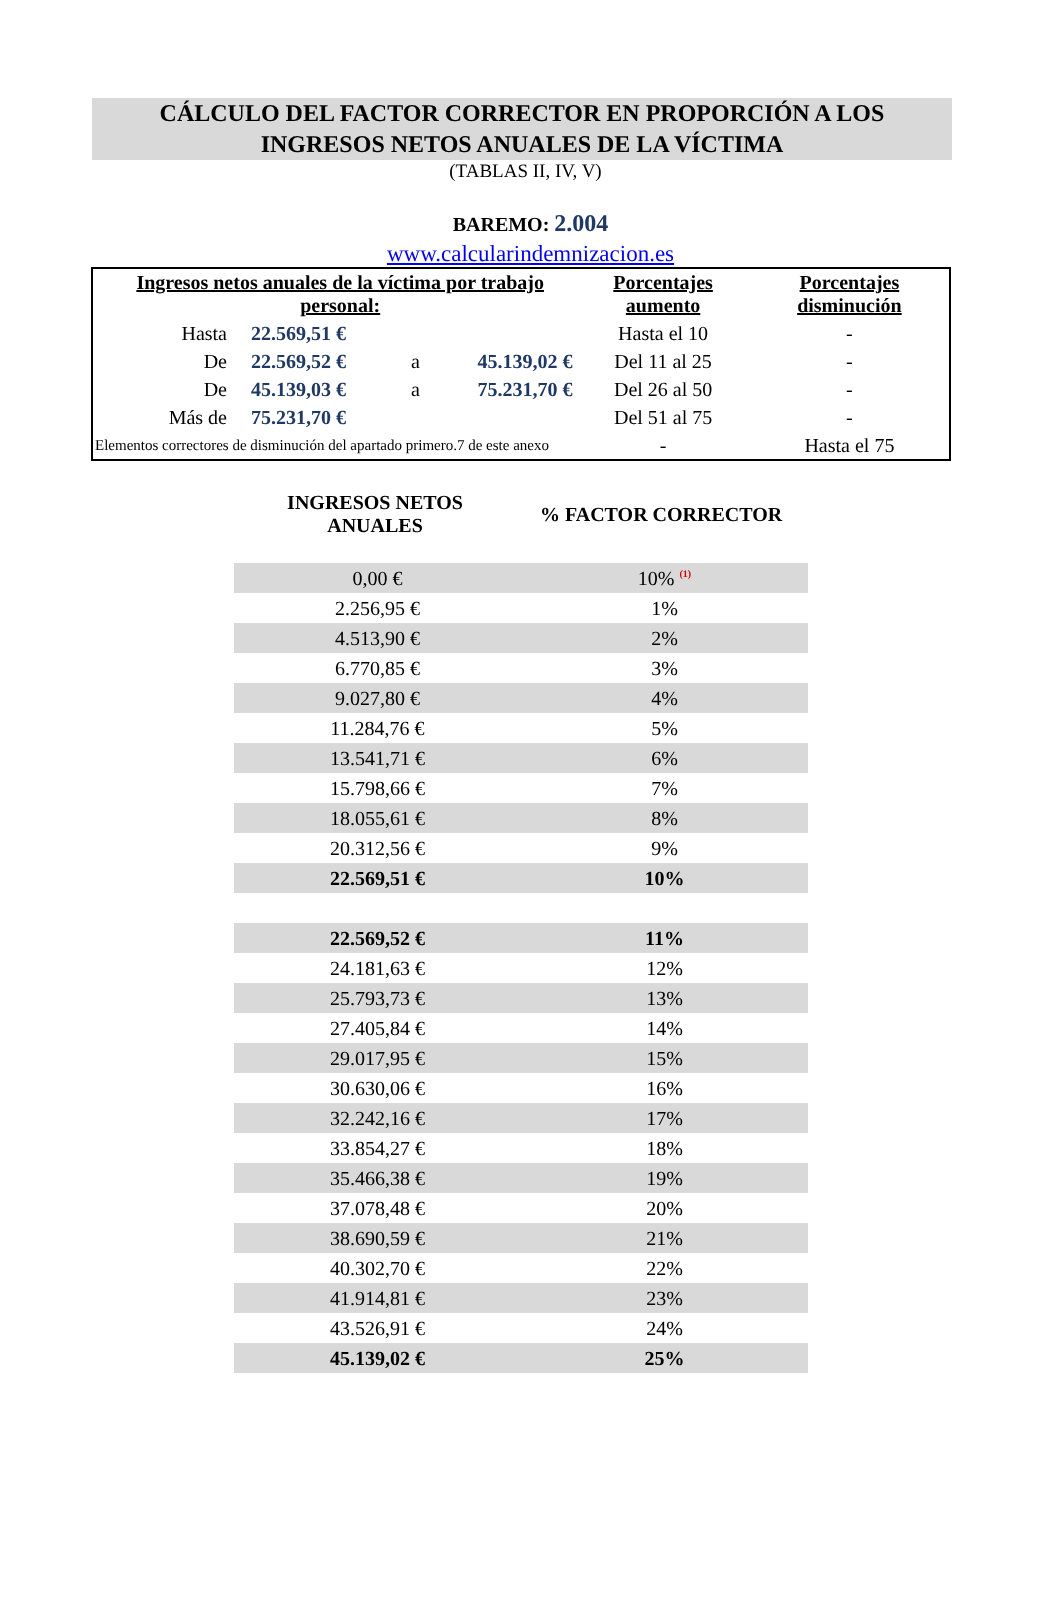CÁLCULO DEL FACTOR CORRECTOR EN PROPORCIÓN A LOS
INGRESOS NETOS ANUALES DE LA VÍCTIMA
(TABLAS II, IV, V)
BAREMO: 2.004
www.calcularindemnizacion.es
| Ingresos netos anuales de la víctima por trabajo personal: | | | | | Porcentajes aumento | Porcentajes disminución |
| Hasta | 22.569,51 € | | | | Hasta el 10 | - |
| De | 22.569,52 € | a | 45.139,02 € | | Del 11 al 25 | - |
| De | 45.139,03 € | a | 75.231,70 € | | Del 26 al 50 | - |
| Más de | 75.231,70 € | | | | Del 51 al 75 | - |
| Elementos correctores de disminución del apartado primero.7 de este anexo | | | | | - | Hasta el 75 |
INGRESOS NETOS ANUALES
% FACTOR CORRECTOR
| 0,00 € | 10% <sup>(1)</sup> |
| 2.256,95 € | 1% |
| 4.513,90 € | 2% |
| 6.770,85 € | 3% |
| 9.027,80 € | 4% |
| 11.284,76 € | 5% |
| 13.541,71 € | 6% |
| 15.798,66 € | 7% |
| 18.055,61 € | 8% |
| 20.312,56 € | 9% |
| 22.569,51 € | 10% |
| 22.569,52 € | 11% |
| 24.181,63 € | 12% |
| 25.793,73 € | 13% |
| 27.405,84 € | 14% |
| 29.017,95 € | 15% |
| 30.630,06 € | 16% |
| 32.242,16 € | 17% |
| 33.854,27 € | 18% |
| 35.466,38 € | 19% |
| 37.078,48 € | 20% |
| 38.690,59 € | 21% |
| 40.302,70 € | 22% |
| 41.914,81 € | 23% |
| 43.526,91 € | 24% |
| 45.139,02 € | 25% |